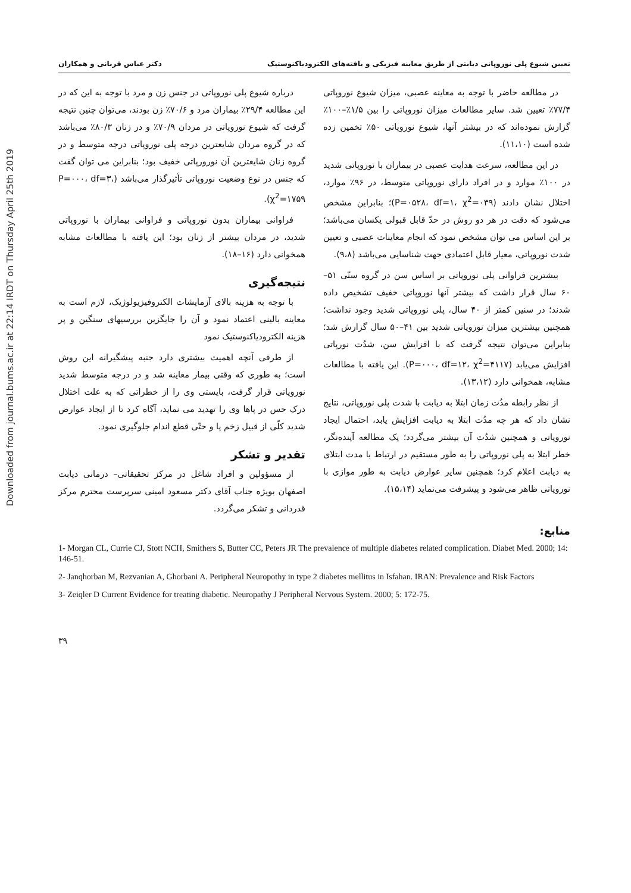Downloaded from journal.bums.ac.ir at 22:14 IRDT on Thursday April 25th 2019
تعیین شیوع پلی نوروپاتی دیابتی از طریق معاینه فیزیکی و یافته‌های الکترودیاکنوستیک دکتر عباس قربانی و همکاران
در مطالعه حاضر با توجه به معاینه عصبی، میزان شیوع نوروپاتی ۷۷/۴٪ تعیین شد. سایر مطالعات میزان نوروپاتی را بین ۱/۵٪–۱۰۰٪ گزارش نموده‌اند که در بیشتر آنها، شیوع نوروپاتی ۵۰٪ تخمین زده شده است (۱۱،۱۰).
در این مطالعه، سرعت هدایت عصبی در بیماران با نوروپاتی شدید در ۱۰۰٪ موارد و در افراد دارای نوروپاتی متوسط، در ۹۶٪ موارد، اختلال نشان دادند (P=۰۵۲۸، df=۱، χ<sup>2</sup>=۰۳۹)؛ بنابراین مشخص می‌شود که دقت در هر دو روش در حدّ قابل قبولی یکسان می‌باشد؛ بر این اساس می توان مشخص نمود که انجام معاینات عصبی و تعیین شدت نوروپاتی، معیار قابل اعتمادی جهت شناسایی می‌باشد (۹،۸).
بیشترین فراوانی پلی نوروپاتی بر اساس سن در گروه سنّی ۵۱–۶۰ سال قرار داشت که بیشتر آنها نوروپاتی خفیف تشخیص داده شدند؛ در سنین کمتر از ۴۰ سال، پلی نوروپاتی شدید وجود نداشت؛ همچنین بیشترین میزان نوروپاتی شدید بین ۴۱–۵۰ سال گزارش شد؛ بنابراین می‌توان نتیجه گرفت که با افزایش سن، شدُت نورپاتی افزایش می‌یابد (P=۰۰۰، df=۱۲، χ<sup>2</sup>=۴۱۱۷). این یافته با مطالعات مشابه، همخوانی دارد (۱۳،۱۲).
از نظر رابطه مدُت زمان ابتلا به دیابت با شدت پلی نوروپاتی، نتایج نشان داد که هر چه مدُت ابتلا به دیابت افزایش یابد، احتمال ایجاد نوروپاتی و همچنین شدُت آن بیشتر می‌گردد؛ یک مطالعه آینده‌نگر، خطر ابتلا به پلی نوروپاتی را به طور مستقیم در ارتباط با مدت ابتلای به دیابت اعلام کرد؛ همچنین سایر عوارض دیابت به طور موازی با نوروپاتی ظاهر می‌شود و پیشرفت می‌نماید (۱۵،۱۴).
درباره شیوع پلی نوروپاتی در جنس زن و مرد با توجه به این که در این مطالعه ۲۹/۴٪ بیماران مرد و ۷۰/۶٪ زن بودند، می‌توان چنین نتیجه گرفت که شیوع نوروپاتی در مردان ۷۰/۹٪ و در زنان ۸۰/۳٪ می‌باشد که در گروه مردان شایعترین درجه پلی نوروپاتی درجه متوسط و در گروه زنان شایعترین آن نورورپاتی خفیف بود؛ بنابراین می توان گفت که جنس در نوع وضعیت نوروپاتی تأثیرگذار می‌باشد (P=۰۰۰، df=۳، χ<sup>2</sup>=۱۷۵۹).
فراوانی بیماران بدون نوروپاتی و فراوانی بیماران با نوروپاتی شدید، در مردان بیشتر از زنان بود؛ این یافته با مطالعات مشابه همخوانی دارد (۱۶–۱۸).
نتیجه‌گیری
با توجه به هزینه بالای آزمایشات الکتروفیزیولوژیک، لازم است به معاینه بالینی اعتماد نمود و آن را جایگزین بررسیهای سنگین و پر هزینه الکترودیاکنوستیک نمود
از طرفی آنچه اهمیت بیشتری دارد جنبه پیشگیرانه این روش است؛ به طوری که وقتی بیمار معاینه شد و در درجه متوسط شدید نوروپاتی قرار گرفت، بایستی وی را از خطراتی که به علت اختلال درک حس در پاها وی را تهدید می نماید، آگاه کرد تا از ایجاد عوارض شدید کلّی از قبیل زخم پا و حتّی قطع اندام جلوگیری نمود.
تقدیر و تشکر
از مسؤولین و افراد شاغل در مرکز تحقیقاتی– درمانی دیابت اصفهان بویژه جناب آقای دکتر مسعود امینی سرپرست محترم مرکز قدردانی و تشکر می‌گردد.
منابع:
1- Morgan CL, Currie CJ, Stott NCH, Smithers S, Butter CC, Peters JR The prevalence of multiple diabetes related complication. Diabet Med. 2000; 14: 146-51.
2- Janqhorban M, Rezvanian A, Ghorbani A. Peripheral Neuropothy in type 2 diabetes mellitus in Isfahan. IRAN: Prevalence and Risk Factors
3- Zeiqler D Current Evidence for treating diabetic. Neuropathy J Peripheral Nervous System. 2000; 5: 172-75.
۳۹